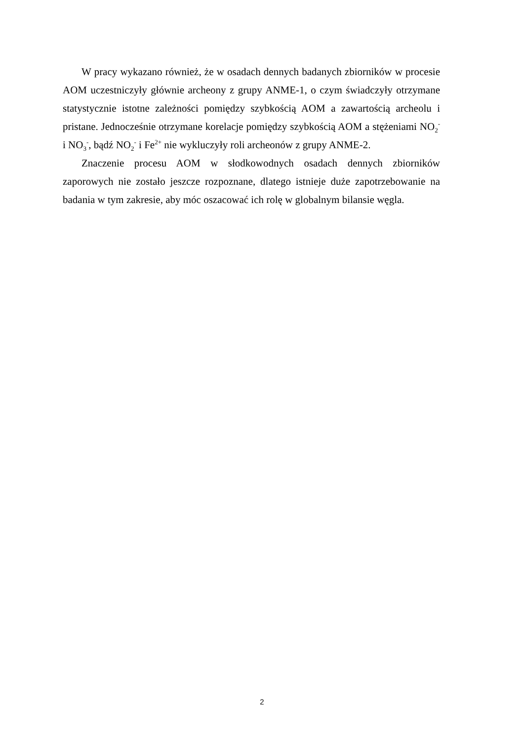W pracy wykazano również, że w osadach dennych badanych zbiorników w procesie AOM uczestniczyły głównie archeony z grupy ANME-1, o czym świadczyły otrzymane statystycznie istotne zależności pomiędzy szybkością AOM a zawartością archeolu i pristane. Jednocześnie otrzymane korelacje pomiędzy szybkością AOM a stężeniami NO<sub>2</sub><sup>-</sup> i NO<sub>3</sub><sup>-</sup>, bądź NO<sub>2</sub><sup>-</sup> i Fe<sup>2+</sup> nie wykluczyły roli archeonów z grupy ANME-2.
Znaczenie procesu AOM w słodkowodnych osadach dennych zbiorników zaporowych nie zostało jeszcze rozpoznane, dlatego istnieje duże zapotrzebowanie na badania w tym zakresie, aby móc oszacować ich rolę w globalnym bilansie węgla.
2